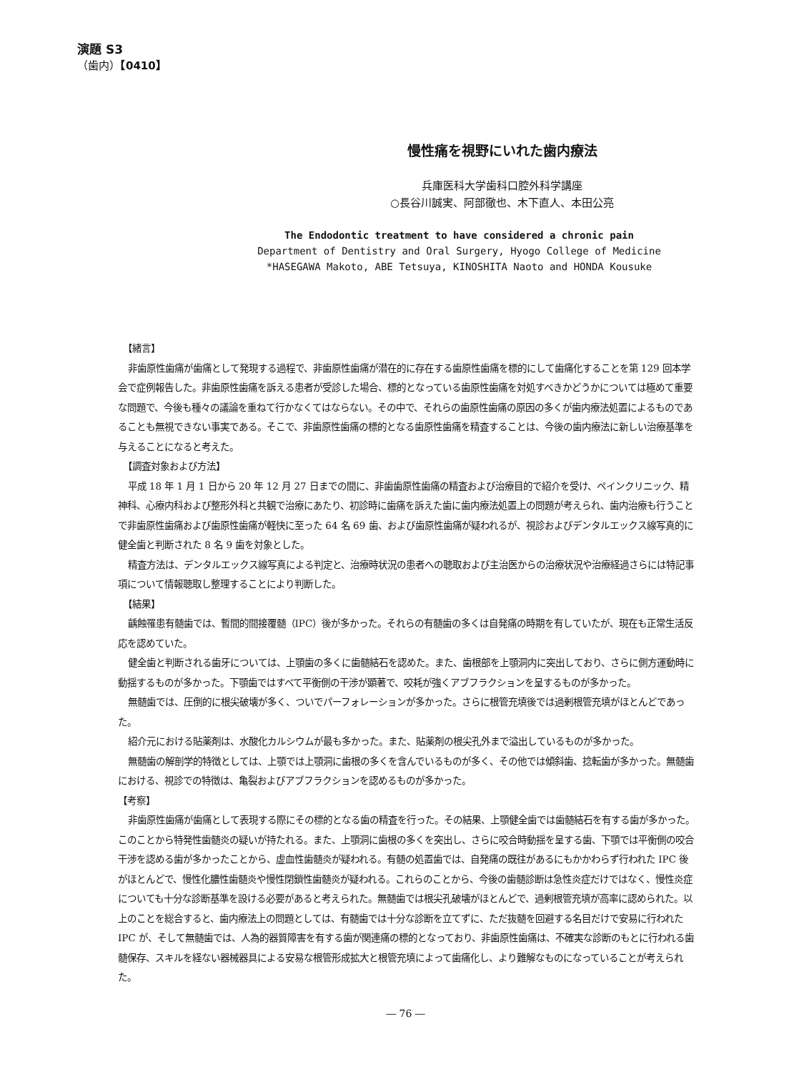演題 S3
（歯内）【0410】
慢性痛を視野にいれた歯内療法
兵庫医科大学歯科口腔外科学講座
○長谷川誠実、阿部徹也、木下直人、本田公亮
The Endodontic treatment to have considered a chronic pain
Department of Dentistry and Oral Surgery, Hyogo College of Medicine
*HASEGAWA Makoto, ABE Tetsuya, KINOSHITA Naoto and HONDA Kousuke
【緒言】
非歯原性歯痛が歯痛として発現する過程で、非歯原性歯痛が潜在的に存在する歯原性歯痛を標的にして歯痛化することを第 129 回本学会で症例報告した。非歯原性歯痛を訴える患者が受診した場合、標的となっている歯原性歯痛を対処すべきかどうかについては極めて重要な問題で、今後も種々の議論を重ねて行かなくてはならない。その中で、それらの歯原性歯痛の原因の多くが歯内療法処置によるものであることも無視できない事実である。そこで、非歯原性歯痛の標的となる歯原性歯痛を精査することは、今後の歯内療法に新しい治療基準を与えることになると考えた。
【調査対象および方法】
平成 18 年 1 月 1 日から 20 年 12 月 27 日までの間に、非歯歯原性歯痛の精査および治療目的で紹介を受け、ペインクリニック、精神科、心療内科および整形外科と共観で治療にあたり、初診時に歯痛を訴えた歯に歯内療法処置上の問題が考えられ、歯内治療も行うことで非歯原性歯痛および歯原性歯痛が軽快に至った 64 名 69 歯、および歯原性歯痛が疑われるが、視診およびデンタルエックス線写真的に健全歯と判断された 8 名 9 歯を対象とした。
精査方法は、デンタルエックス線写真による判定と、治療時状況の患者への聴取および主治医からの治療状況や治療経過さらには特記事項について情報聴取し整理することにより判断した。
【結果】
齲蝕罹患有髄歯では、暫間的間接覆髄（IPC）後が多かった。それらの有髄歯の多くは自発痛の時期を有していたが、現在も正常生活反応を認めていた。
健全歯と判断される歯牙については、上顎歯の多くに歯髄結石を認めた。また、歯根部を上顎洞内に突出しており、さらに側方運動時に動揺するものが多かった。下顎歯ではすべて平衡側の干渉が顕著で、咬耗が強くアブフラクションを呈するものが多かった。
無髄歯では、圧倒的に根尖破壊が多く、ついでパーフォレーションが多かった。さらに根管充填後では過剰根管充填がほとんどであった。
紹介元における貼薬剤は、水酸化カルシウムが最も多かった。また、貼薬剤の根尖孔外まで溢出しているものが多かった。
無髄歯の解剖学的特徴としては、上顎では上顎洞に歯根の多くを含んでいるものが多く、その他では傾斜歯、捻転歯が多かった。無髄歯における、視診での特徴は、亀裂およびアブフラクションを認めるものが多かった。
【考察】
非歯原性歯痛が歯痛として表現する際にその標的となる歯の精査を行った。その結果、上顎健全歯では歯髄結石を有する歯が多かった。このことから特発性歯髄炎の疑いが持たれる。また、上顎洞に歯根の多くを突出し、さらに咬合時動揺を呈する歯、下顎では平衡側の咬合干渉を認める歯が多かったことから、虚血性歯髄炎が疑われる。有髄の処置歯では、自発痛の既往があるにもかかわらず行われた IPC 後がほとんどで、慢性化膿性歯髄炎や慢性閉鎖性歯髄炎が疑われる。これらのことから、今後の歯髄診断は急性炎症だけではなく、慢性炎症についても十分な診断基準を設ける必要があると考えられた。無髄歯では根尖孔破壊がほとんどで、過剰根管充填が高率に認められた。以上のことを総合すると、歯内療法上の問題としては、有髄歯では十分な診断を立てずに、ただ抜髄を回避する名目だけで安易に行われた IPC が、そして無髄歯では、人為的器質障害を有する歯が関連痛の標的となっており、非歯原性歯痛は、不確実な診断のもとに行われる歯髄保存、スキルを経ない器械器具による安易な根管形成拡大と根管充填によって歯痛化し、より難解なものになっていることが考えられた。
― 76 ―